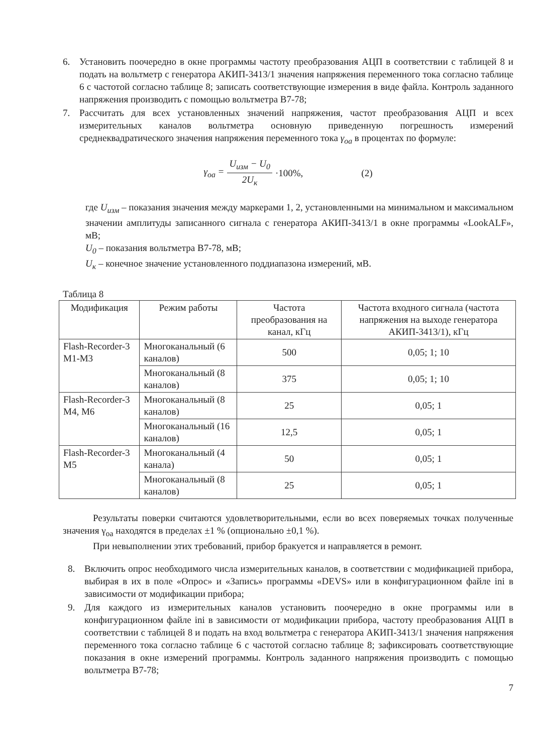6. Установить поочередно в окне программы частоту преобразования АЦП в соответствии с таблицей 8 и подать на вольтметр с генератора АКИП-3413/1 значения напряжения переменного тока согласно таблице 6 с частотой согласно таблице 8; записать соответствующие измерения в виде файла. Контроль заданного напряжения производить с помощью вольтметра В7-78;
7. Рассчитать для всех установленных значений напряжения, частот преобразования АЦП и всех измерительных каналов вольтметра основную приведенную погрешность измерений среднеквадратического значения напряжения переменного тока γ<sub>оа</sub> в процентах по формуле:
γ<sub>оа</sub> = U<sub>изм</sub> − U<sub>0</sub> 2U<sub>к</sub> ·100%, (2)
где U<sub>изм</sub> – показания значения между маркерами 1, 2, установленными на минимальном и максимальном значении амплитуды записанного сигнала с генератора АКИП-3413/1 в окне программы «LookALF», мВ;
U<sub>0</sub> – показания вольтметра В7-78, мВ;
U<sub>к</sub> – конечное значение установленного поддиапазона измерений, мВ.
Таблица 8
| Модификация | Режим работы | Частота преобразования на канал, кГц | Частота входного сигнала (частота напряжения на выходе генератора АКИП-3413/1), кГц |
| --- | --- | --- | --- |
| Flash-Recorder-3 M1-M3 | Многоканальный (6 каналов) | 500 | 0,05; 1; 10 |
| | Многоканальный (8 каналов) | 375 | 0,05; 1; 10 |
| Flash-Recorder-3 M4, M6 | Многоканальный (8 каналов) | 25 | 0,05; 1 |
| | Многоканальный (16 каналов) | 12,5 | 0,05; 1 |
| Flash-Recorder-3 M5 | Многоканальный (4 канала) | 50 | 0,05; 1 |
| | Многоканальный (8 каналов) | 25 | 0,05; 1 |
Результаты поверки считаются удовлетворительными, если во всех поверяемых точках полученные значения γ<sub>оа</sub> находятся в пределах ±1 % (опционально ±0,1 %).
При невыполнении этих требований, прибор бракуется и направляется в ремонт.
8. Включить опрос необходимого числа измерительных каналов, в соответствии с модификацией прибора, выбирая в их в поле «Опрос» и «Запись» программы «DEVS» или в конфигурационном файле ini в зависимости от модификации прибора;
9. Для каждого из измерительных каналов установить поочередно в окне программы или в конфигурационном файле ini в зависимости от модификации прибора, частоту преобразования АЦП в соответствии с таблицей 8 и подать на вход вольтметра с генератора АКИП-3413/1 значения напряжения переменного тока согласно таблице 6 с частотой согласно таблице 8; зафиксировать соответствующие показания в окне измерений программы. Контроль заданного напряжения производить с помощью вольтметра В7-78;
7